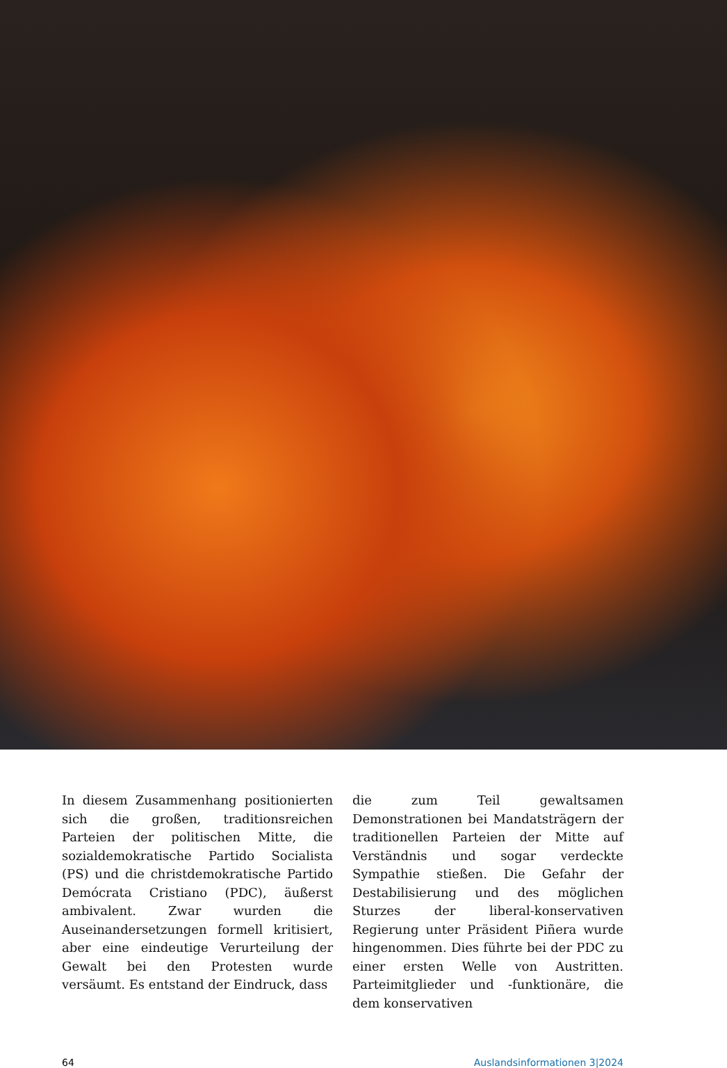In diesem Zusammenhang positionierten sich die großen, traditionsreichen Parteien der politischen Mitte, die sozialdemokratische Partido Socialista (PS) und die christdemokratische Partido Demócrata Cristiano (PDC), äußerst ambivalent. Zwar wurden die Auseinandersetzungen formell kritisiert, aber eine eindeutige Verurteilung der Gewalt bei den Protesten wurde versäumt. Es entstand der Eindruck, dass
die zum Teil gewaltsamen Demonstrationen bei Mandatsträgern der traditionellen Parteien der Mitte auf Verständnis und sogar verdeckte Sympathie stießen. Die Gefahr der Destabilisierung und des möglichen Sturzes der liberal-konservativen Regierung unter Präsident Piñera wurde hingenommen. Dies führte bei der PDC zu einer ersten Welle von Austritten. Parteimitglieder und -funktionäre, die dem konservativen
64 Auslandsinformationen 3|2024